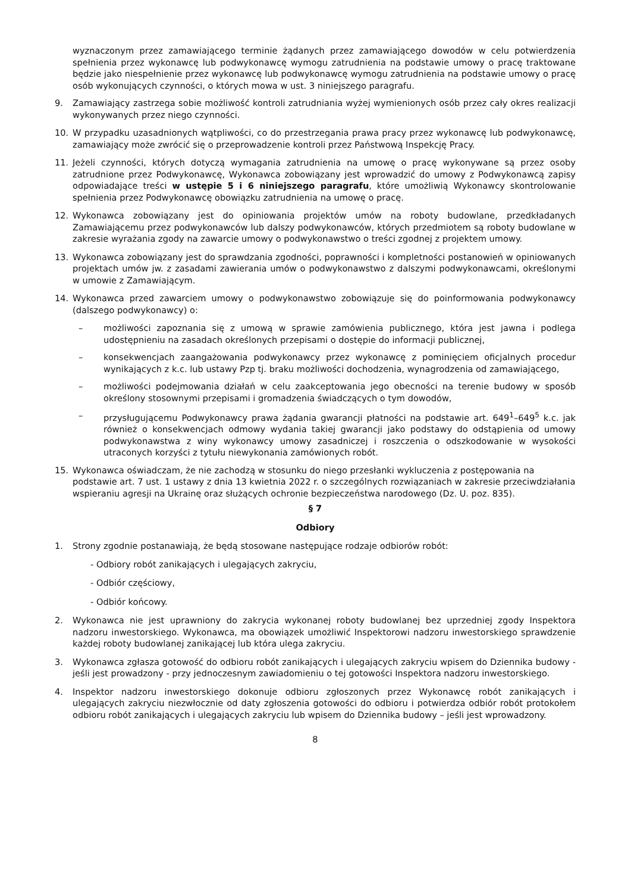wyznaczonym przez zamawiającego terminie żądanych przez zamawiającego dowodów w celu potwierdzenia spełnienia przez wykonawcę lub podwykonawcę wymogu zatrudnienia na podstawie umowy o pracę traktowane będzie jako niespełnienie przez wykonawcę lub podwykonawcę wymogu zatrudnienia na podstawie umowy o pracę osób wykonujących czynności, o których mowa w ust. 3 niniejszego paragrafu.
9. Zamawiający zastrzega sobie możliwość kontroli zatrudniania wyżej wymienionych osób przez cały okres realizacji wykonywanych przez niego czynności.
10. W przypadku uzasadnionych wątpliwości, co do przestrzegania prawa pracy przez wykonawcę lub podwykonawcę, zamawiający może zwrócić się o przeprowadzenie kontroli przez Państwową Inspekcję Pracy.
11. Jeżeli czynności, których dotyczą wymagania zatrudnienia na umowę o pracę wykonywane są przez osoby zatrudnione przez Podwykonawcę, Wykonawca zobowiązany jest wprowadzić do umowy z Podwykonawcą zapisy odpowiadające treści w ustępie 5 i 6 niniejszego paragrafu, które umożliwią Wykonawcy skontrolowanie spełnienia przez Podwykonawcę obowiązku zatrudnienia na umowę o pracę.
12. Wykonawca zobowiązany jest do opiniowania projektów umów na roboty budowlane, przedkładanych Zamawiającemu przez podwykonawców lub dalszy podwykonawców, których przedmiotem są roboty budowlane w zakresie wyrażania zgody na zawarcie umowy o podwykonawstwo o treści zgodnej z projektem umowy.
13. Wykonawca zobowiązany jest do sprawdzania zgodności, poprawności i kompletności postanowień w opiniowanych projektach umów jw. z zasadami zawierania umów o podwykonawstwo z dalszymi podwykonawcami, określonymi w umowie z Zamawiającym.
14. Wykonawca przed zawarciem umowy o podwykonawstwo zobowiązuje się do poinformowania podwykonawcy (dalszego podwykonawcy) o:
– możliwości zapoznania się z umową w sprawie zamówienia publicznego, która jest jawna i podlega udostępnieniu na zasadach określonych przepisami o dostępie do informacji publicznej,
– konsekwencjach zaangażowania podwykonawcy przez wykonawcę z pominięciem oficjalnych procedur wynikających z k.c. lub ustawy Pzp tj. braku możliwości dochodzenia, wynagrodzenia od zamawiającego,
– możliwości podejmowania działań w celu zaakceptowania jego obecności na terenie budowy w sposób określony stosownymi przepisami i gromadzenia świadczących o tym dowodów,
– przysługującemu Podwykonawcy prawa żądania gwarancji płatności na podstawie art. 649<sup>1</sup>–649<sup>5</sup> k.c. jak również o konsekwencjach odmowy wydania takiej gwarancji jako podstawy do odstąpienia od umowy podwykonawstwa z winy wykonawcy umowy zasadniczej i roszczenia o odszkodowanie w wysokości utraconych korzyści z tytułu niewykonania zamówionych robót.
15. Wykonawca oświadczam, że nie zachodzą w stosunku do niego przesłanki wykluczenia z postępowania na podstawie art. 7 ust. 1 ustawy z dnia 13 kwietnia 2022 r. o szczególnych rozwiązaniach w zakresie przeciwdziałania wspieraniu agresji na Ukrainę oraz służących ochronie bezpieczeństwa narodowego (Dz. U. poz. 835).
§ 7
Odbiory
1. Strony zgodnie postanawiają, że będą stosowane następujące rodzaje odbiorów robót:
- Odbiory robót zanikających i ulegających zakryciu,
- Odbiór częściowy,
- Odbiór końcowy.
2. Wykonawca nie jest uprawniony do zakrycia wykonanej roboty budowlanej bez uprzedniej zgody Inspektora nadzoru inwestorskiego. Wykonawca, ma obowiązek umożliwić Inspektorowi nadzoru inwestorskiego sprawdzenie każdej roboty budowlanej zanikającej lub która ulega zakryciu.
3. Wykonawca zgłasza gotowość do odbioru robót zanikających i ulegających zakryciu wpisem do Dziennika budowy - jeśli jest prowadzony - przy jednoczesnym zawiadomieniu o tej gotowości Inspektora nadzoru inwestorskiego.
4. Inspektor nadzoru inwestorskiego dokonuje odbioru zgłoszonych przez Wykonawcę robót zanikających i ulegających zakryciu niezwłocznie od daty zgłoszenia gotowości do odbioru i potwierdza odbiór robót protokołem odbioru robót zanikających i ulegających zakryciu lub wpisem do Dziennika budowy – jeśli jest wprowadzony.
8